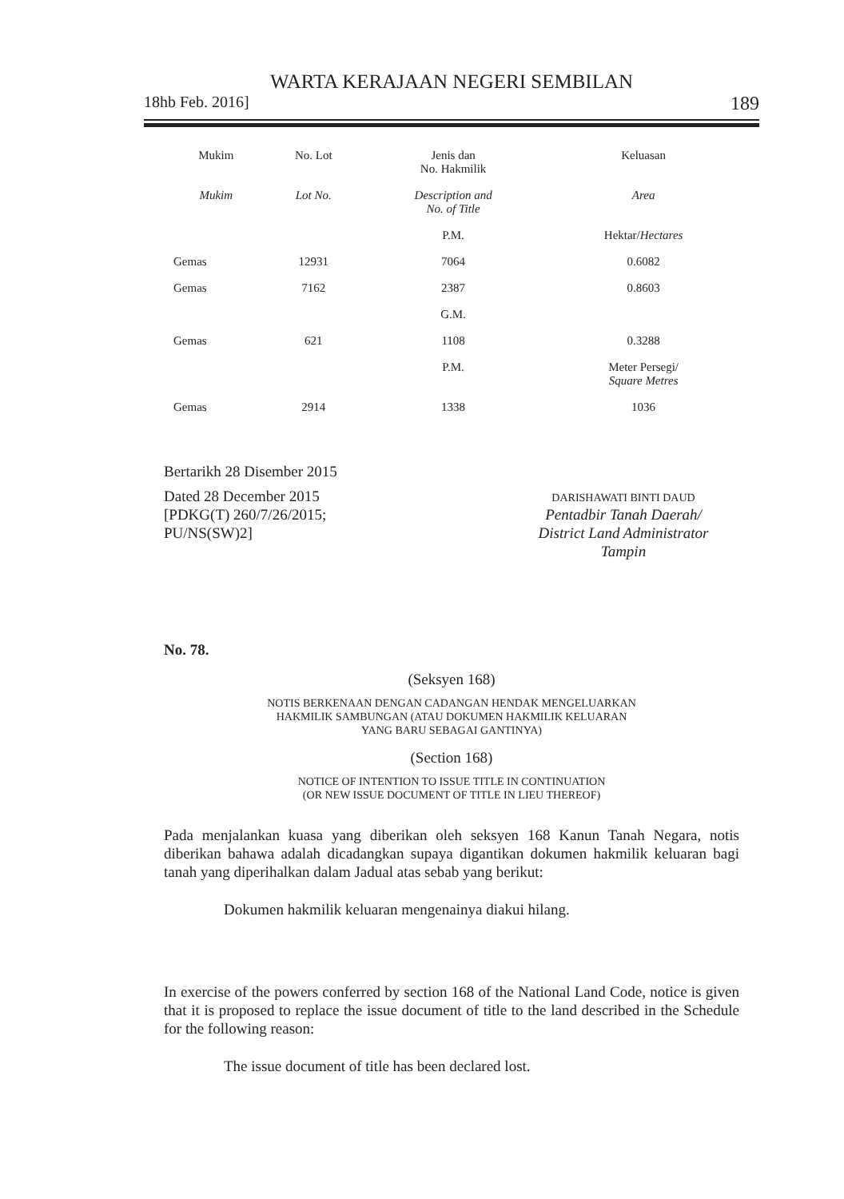WARTA KERAJAAN NEGERI SEMBILAN
18hb Feb. 2016] 189
| Mukim | No. Lot | Jenis dan No. Hakmilik | Keluasan |
| --- | --- | --- | --- |
| Mukim | Lot No. | Description and No. of Title | Area |
| | | P.M. | Hektar/ Hectares |
| Gemas | 12931 | 7064 | 0.6082 |
| Gemas | 7162 | 2387 | 0.8603 |
| | | G.M. | |
| Gemas | 621 | 1108 | 0.3288 |
| | | P.M. | Meter Persegi/ Square Metres |
| Gemas | 2914 | 1338 | 1036 |
Bertarikh 28 Disember 2015
Dated 28 December 2015
[PDKG(T) 260/7/26/2015;
PU/NS(SW)2]
DARISHAWATI BINTI DAUD
Pentadbir Tanah Daerah/
District Land Administrator
Tampin
No. 78.
(Seksyen 168)
NOTIS BERKENAAN DENGAN CADANGAN HENDAK MENGELUARKAN
HAKMILIK SAMBUNGAN (ATAU DOKUMEN HAKMILIK KELUARAN
YANG BARU SEBAGAI GANTINYA)
(Section 168)
NOTICE OF INTENTION TO ISSUE TITLE IN CONTINUATION
(OR NEW ISSUE DOCUMENT OF TITLE IN LIEU THEREOF)
Pada menjalankan kuasa yang diberikan oleh seksyen 168 Kanun Tanah Negara, notis diberikan bahawa adalah dicadangkan supaya digantikan dokumen hakmilik keluaran bagi tanah yang diperihalkan dalam Jadual atas sebab yang berikut:
Dokumen hakmilik keluaran mengenainya diakui hilang.
In exercise of the powers conferred by section 168 of the National Land Code, notice is given that it is proposed to replace the issue document of title to the land described in the Schedule for the following reason:
The issue document of title has been declared lost.